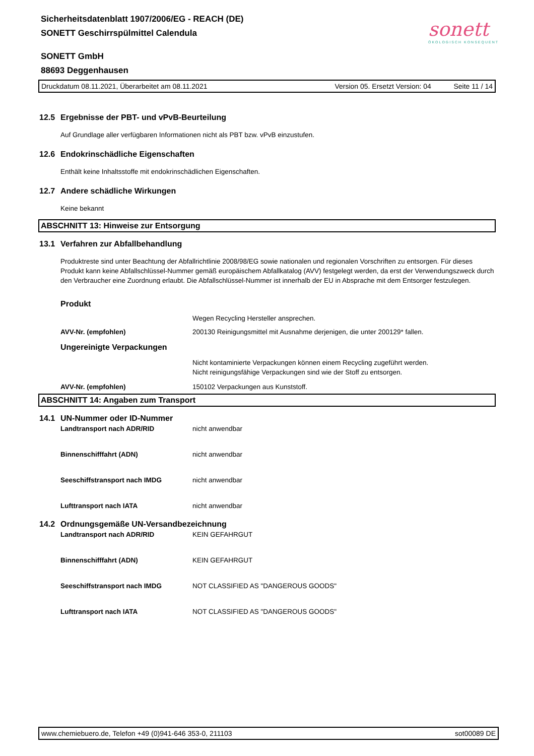Sicherheitsdatenblatt 1907/2006/EG - REACH (DE)
SONETT Geschirrspülmittel Calendula
sonett
ÖKOLOGISCH KONSEQUENT
SONETT GmbH
88693 Deggenhausen
Druckdatum 08.11.2021, Überarbeitet am 08.11.2021 Version 05. Ersetzt Version: 04 Seite 11 / 14
12.5 Ergebnisse der PBT- und vPvB-Beurteilung
Auf Grundlage aller verfügbaren Informationen nicht als PBT bzw. vPvB einzustufen.
12.6 Endokrinschädliche Eigenschaften
Enthält keine Inhaltsstoffe mit endokrinschädlichen Eigenschaften.
12.7 Andere schädliche Wirkungen
Keine bekannt
ABSCHNITT 13: Hinweise zur Entsorgung
13.1 Verfahren zur Abfallbehandlung
Produktreste sind unter Beachtung der Abfallrichtlinie 2008/98/EG sowie nationalen und regionalen Vorschriften zu entsorgen. Für dieses Produkt kann keine Abfallschlüssel-Nummer gemäß europäischem Abfallkatalog (AVV) festgelegt werden, da erst der Verwendungszweck durch den Verbraucher eine Zuordnung erlaubt. Die Abfallschlüssel-Nummer ist innerhalb der EU in Absprache mit dem Entsorger festzulegen.
Produkt
Wegen Recycling Hersteller ansprechen.
AVV-Nr. (empfohlen) 200130 Reinigungsmittel mit Ausnahme derjenigen, die unter 200129* fallen.
Ungereinigte Verpackungen
Nicht kontaminierte Verpackungen können einem Recycling zugeführt werden.
Nicht reinigungsfähige Verpackungen sind wie der Stoff zu entsorgen.
AVV-Nr. (empfohlen) 150102 Verpackungen aus Kunststoff.
ABSCHNITT 14: Angaben zum Transport
14.1 UN-Nummer oder ID-Nummer
Landtransport nach ADR/RID nicht anwendbar
Binnenschifffahrt (ADN) nicht anwendbar
Seeschiffstransport nach IMDG nicht anwendbar
Lufttransport nach IATA nicht anwendbar
14.2 Ordnungsgemäße UN-Versandbezeichnung
Landtransport nach ADR/RID KEIN GEFAHRGUT
Binnenschifffahrt (ADN) KEIN GEFAHRGUT
Seeschiffstransport nach IMDG NOT CLASSIFIED AS "DANGEROUS GOODS"
Lufttransport nach IATA NOT CLASSIFIED AS "DANGEROUS GOODS"
www.chemiebuero.de, Telefon +49 (0)941-646 353-0, 211103 sot00089 DE